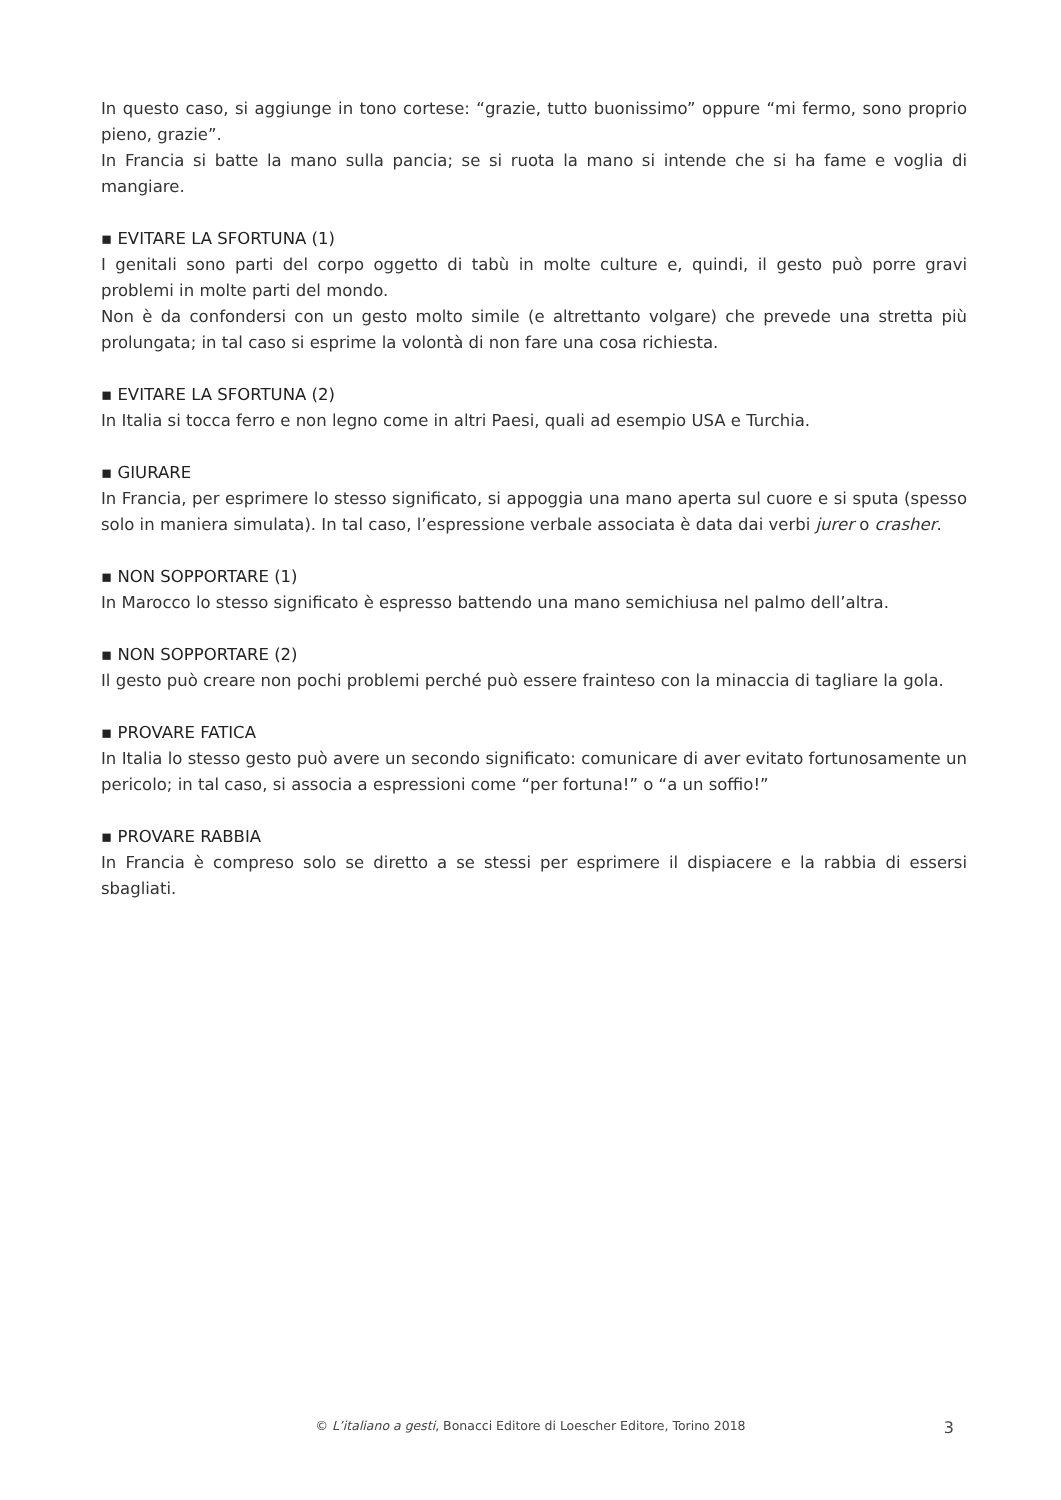In questo caso, si aggiunge in tono cortese: “grazie, tutto buonissimo” oppure “mi fermo, sono proprio pieno, grazie”.
In Francia si batte la mano sulla pancia; se si ruota la mano si intende che si ha fame e voglia di mangiare.
▪ EVITARE LA SFORTUNA (1)
I genitali sono parti del corpo oggetto di tabù in molte culture e, quindi, il gesto può porre gravi problemi in molte parti del mondo.
Non è da confondersi con un gesto molto simile (e altrettanto volgare) che prevede una stretta più prolungata; in tal caso si esprime la volontà di non fare una cosa richiesta.
▪ EVITARE LA SFORTUNA (2)
In Italia si tocca ferro e non legno come in altri Paesi, quali ad esempio USA e Turchia.
▪ GIURARE
In Francia, per esprimere lo stesso significato, si appoggia una mano aperta sul cuore e si sputa (spesso solo in maniera simulata). In tal caso, l’espressione verbale associata è data dai verbi jurer o crasher.
▪ NON SOPPORTARE (1)
In Marocco lo stesso significato è espresso battendo una mano semichiusa nel palmo dell’altra.
▪ NON SOPPORTARE (2)
Il gesto può creare non pochi problemi perché può essere frainteso con la minaccia di tagliare la gola.
▪ PROVARE FATICA
In Italia lo stesso gesto può avere un secondo significato: comunicare di aver evitato fortunosamente un pericolo; in tal caso, si associa a espressioni come “per fortuna!” o “a un soffio!”
▪ PROVARE RABBIA
In Francia è compreso solo se diretto a se stessi per esprimere il dispiacere e la rabbia di essersi sbagliati.
© L’italiano a gesti, Bonacci Editore di Loescher Editore, Torino 2018
3